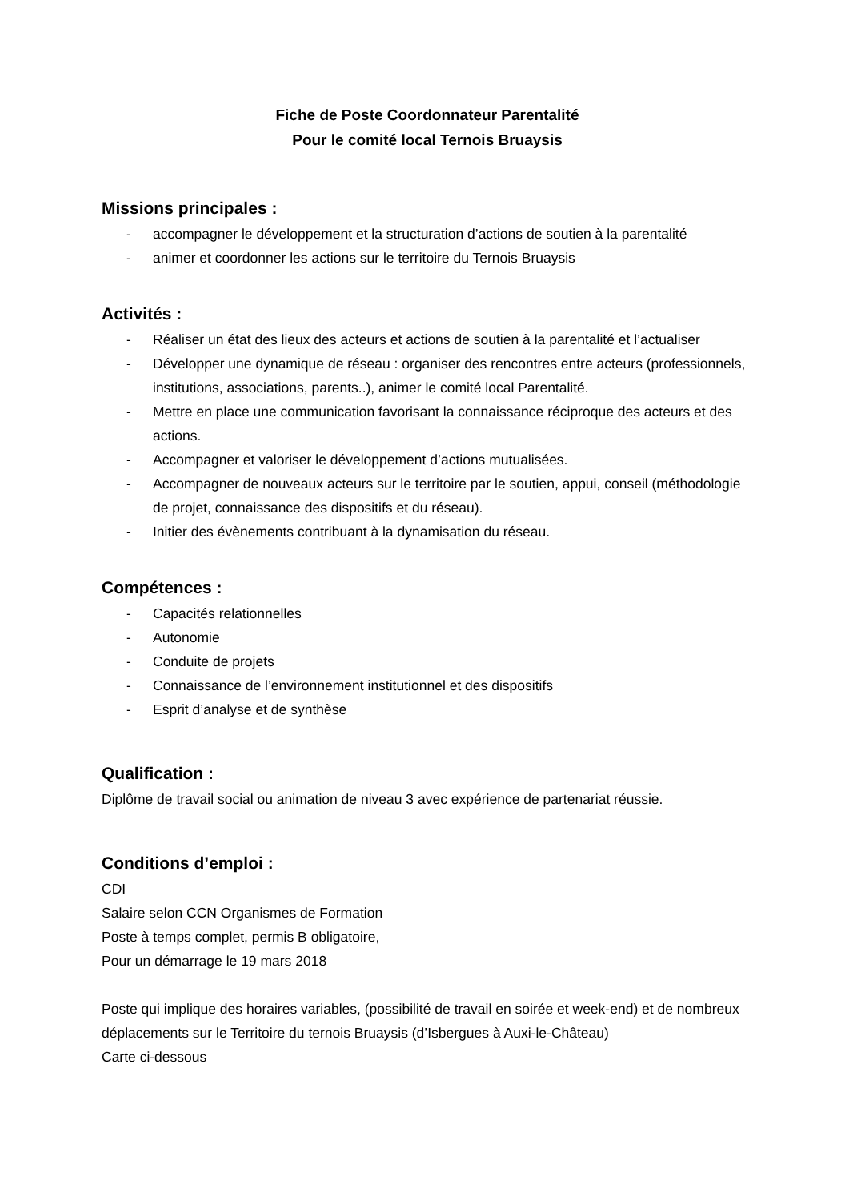Fiche de Poste Coordonnateur Parentalité
Pour le comité local Ternois Bruaysis
Missions principales :
- accompagner le développement et la structuration d’actions de soutien à la parentalité
- animer et coordonner les actions sur le territoire du Ternois Bruaysis
Activités :
- Réaliser un état des lieux des acteurs et actions de soutien à la parentalité et l’actualiser
- Développer une dynamique de réseau : organiser des rencontres entre acteurs (professionnels, institutions, associations, parents..), animer le comité local Parentalité.
- Mettre en place une communication favorisant la connaissance réciproque des acteurs et des actions.
- Accompagner et valoriser le développement d’actions mutualisées.
- Accompagner de nouveaux acteurs sur le territoire par le soutien, appui, conseil (méthodologie de projet, connaissance des dispositifs et du réseau).
- Initier des évènements contribuant à la dynamisation du réseau.
Compétences :
- Capacités relationnelles
- Autonomie
- Conduite de projets
- Connaissance de l’environnement institutionnel et des dispositifs
- Esprit d’analyse et de synthèse
Qualification :
Diplôme de travail social ou animation de niveau 3 avec expérience de partenariat réussie.
Conditions d’emploi :
CDI
Salaire selon CCN Organismes de Formation
Poste à temps complet, permis B obligatoire,
Pour un démarrage le 19 mars 2018
Poste qui implique des horaires variables, (possibilité de travail en soirée et week-end) et de nombreux déplacements sur le Territoire du ternois Bruaysis (d’Isbergues à Auxi-le-Château)
Carte ci-dessous